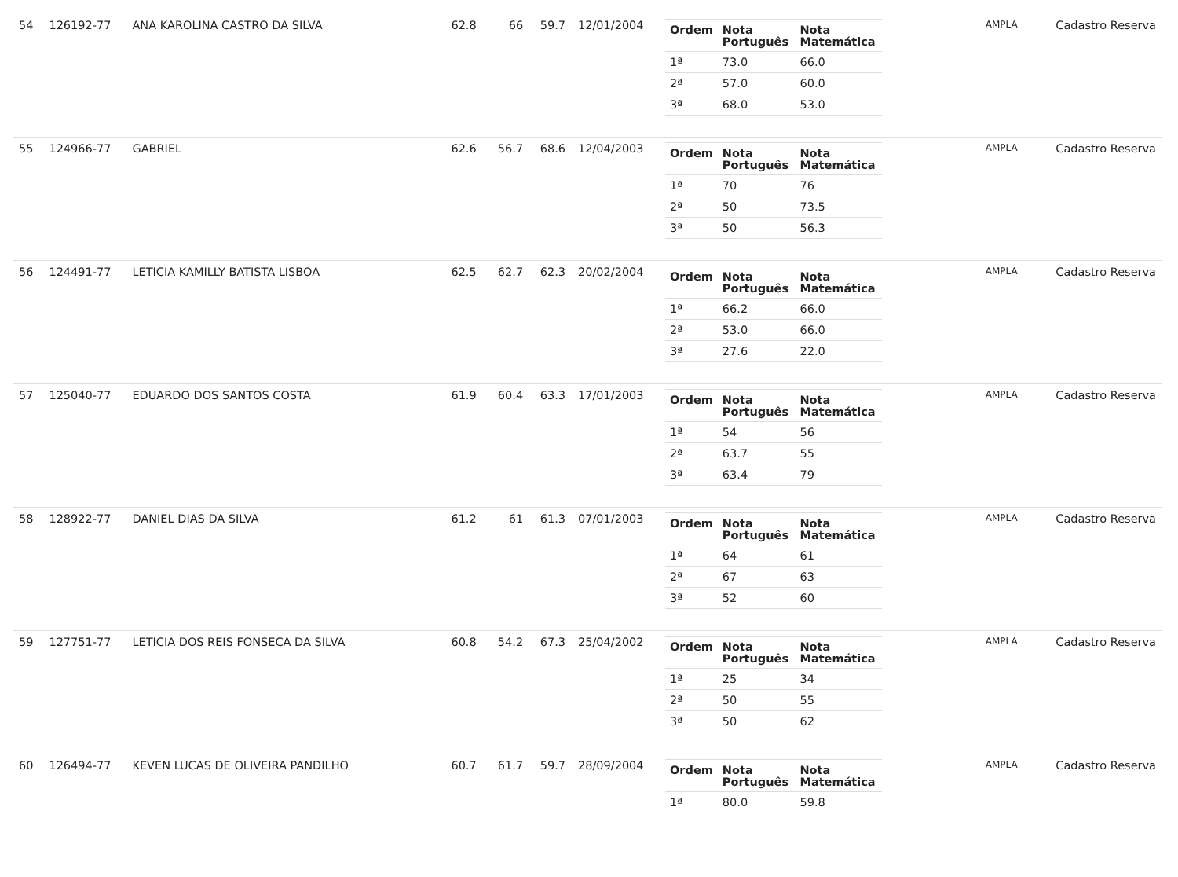| 54 | 126192-77 | ANA KAROLINA CASTRO DA SILVA | 62.8 | 66 | 59.7 | 12/01/2004 | / Ordem / Nota Português / Nota Matemática / / --- / --- / --- / / 1ª / 73.0 / 66.0 / / 2ª / 57.0 / 60.0 / / 3ª / 68.0 / 53.0 / | AMPLA | Cadastro Reserva |
| 55 | 124966-77 | GABRIEL | 62.6 | 56.7 | 68.6 | 12/04/2003 | / Ordem / Nota Português / Nota Matemática / / --- / --- / --- / / 1ª / 70 / 76 / / 2ª / 50 / 73.5 / / 3ª / 50 / 56.3 / | AMPLA | Cadastro Reserva |
| 56 | 124491-77 | LETICIA KAMILLY BATISTA LISBOA | 62.5 | 62.7 | 62.3 | 20/02/2004 | / Ordem / Nota Português / Nota Matemática / / --- / --- / --- / / 1ª / 66.2 / 66.0 / / 2ª / 53.0 / 66.0 / / 3ª / 27.6 / 22.0 / | AMPLA | Cadastro Reserva |
| 57 | 125040-77 | EDUARDO DOS SANTOS COSTA | 61.9 | 60.4 | 63.3 | 17/01/2003 | / Ordem / Nota Português / Nota Matemática / / --- / --- / --- / / 1ª / 54 / 56 / / 2ª / 63.7 / 55 / / 3ª / 63.4 / 79 / | AMPLA | Cadastro Reserva |
| 58 | 128922-77 | DANIEL DIAS DA SILVA | 61.2 | 61 | 61.3 | 07/01/2003 | / Ordem / Nota Português / Nota Matemática / / --- / --- / --- / / 1ª / 64 / 61 / / 2ª / 67 / 63 / / 3ª / 52 / 60 / | AMPLA | Cadastro Reserva |
| 59 | 127751-77 | LETICIA DOS REIS FONSECA DA SILVA | 60.8 | 54.2 | 67.3 | 25/04/2002 | / Ordem / Nota Português / Nota Matemática / / --- / --- / --- / / 1ª / 25 / 34 / / 2ª / 50 / 55 / / 3ª / 50 / 62 / | AMPLA | Cadastro Reserva |
| 60 | 126494-77 | KEVEN LUCAS DE OLIVEIRA PANDILHO | 60.7 | 61.7 | 59.7 | 28/09/2004 | / Ordem / Nota Português / Nota Matemática / / --- / --- / --- / / 1ª / 80.0 / 59.8 / | AMPLA | Cadastro Reserva |